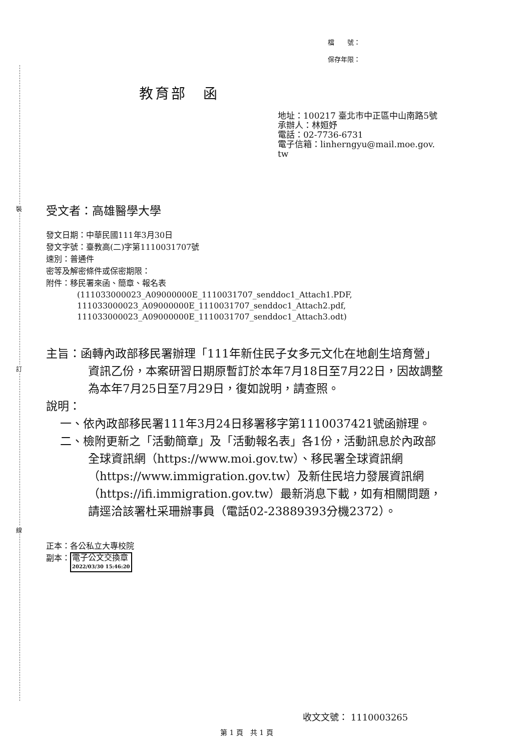裝
訂
線
檔　　號：
保存年限：
教育部　函
地址：100217 臺北市中正區中山南路5號
承辦人：林姮妤
電話：02-7736-6731
電子信箱：linherngyu@mail.moe.gov.
tw
受文者：高雄醫學大學
發文日期：中華民國111年3月30日
發文字號：臺教高(二)字第1110031707號
速別：普通件
密等及解密條件或保密期限：
附件：移民署來函、簡章、報名表
(111033000023_A09000000E_1110031707_senddoc1_Attach1.PDF,
111033000023_A09000000E_1110031707_senddoc1_Attach2.pdf,
111033000023_A09000000E_1110031707_senddoc1_Attach3.odt)
主旨：函轉內政部移民署辦理「111年新住民子女多元文化在地創生培育營」資訊乙份，本案研習日期原暫訂於本年7月18日至7月22日，因故調整為本年7月25日至7月29日，復如說明，請查照。
說明：
一、依內政部移民署111年3月24日移署移字第1110037421號函辦理。
二、檢附更新之「活動簡章」及「活動報名表」各1份，活動訊息於內政部全球資訊網（https://www.moi.gov.tw）、移民署全球資訊網（https://www.immigration.gov.tw）及新住民培力發展資訊網（https://ifi.immigration.gov.tw）最新消息下載，如有相關問題，請逕洽該署杜采珊辦事員（電話02-23889393分機2372）。
正本：各公私立大專校院
副本：電子公文交換章 2022/03/30 15:46:20
收文文號： 1110003265
第 1 頁　共 1 頁